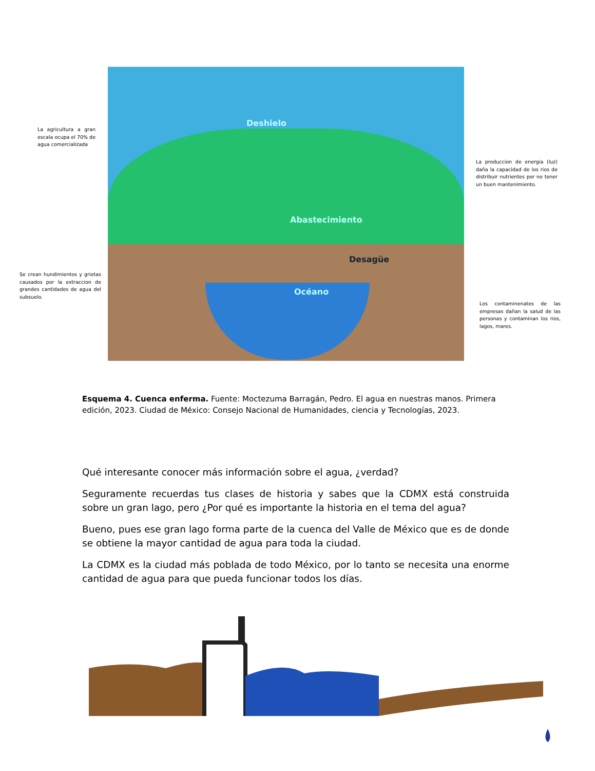Deshielo
Abastecimiento
Desagüe
Océano
La agricultura a gran escala ocupa el 70% de agua comercializada
La produccion de energia (luz) daña la capacidad de los rios de distribuir nutrientes por no tener un buen mantenimiento.
Se crean hundimientos y grietas causados por la extraccion de grandes cantidades de agua del subsuelo.
Los contaminenates de las empresas dañan la salud de las personas y contaminan los rios, lagos, mares.
Esquema 4. Cuenca enferma. Fuente: Moctezuma Barragán, Pedro. El agua en nuestras manos. Primera edición, 2023. Ciudad de México: Consejo Nacional de Humanidades, ciencia y Tecnologías, 2023.
Qué interesante conocer más información sobre el agua, ¿verdad?
Seguramente recuerdas tus clases de historia y sabes que la CDMX está construida sobre un gran lago, pero ¿Por qué es importante la historia en el tema del agua?
Bueno, pues ese gran lago forma parte de la cuenca del Valle de México que es de donde se obtiene la mayor cantidad de agua para toda la ciudad.
La CDMX es la ciudad más poblada de todo México, por lo tanto se necesita una enorme cantidad de agua para que pueda funcionar todos los días.